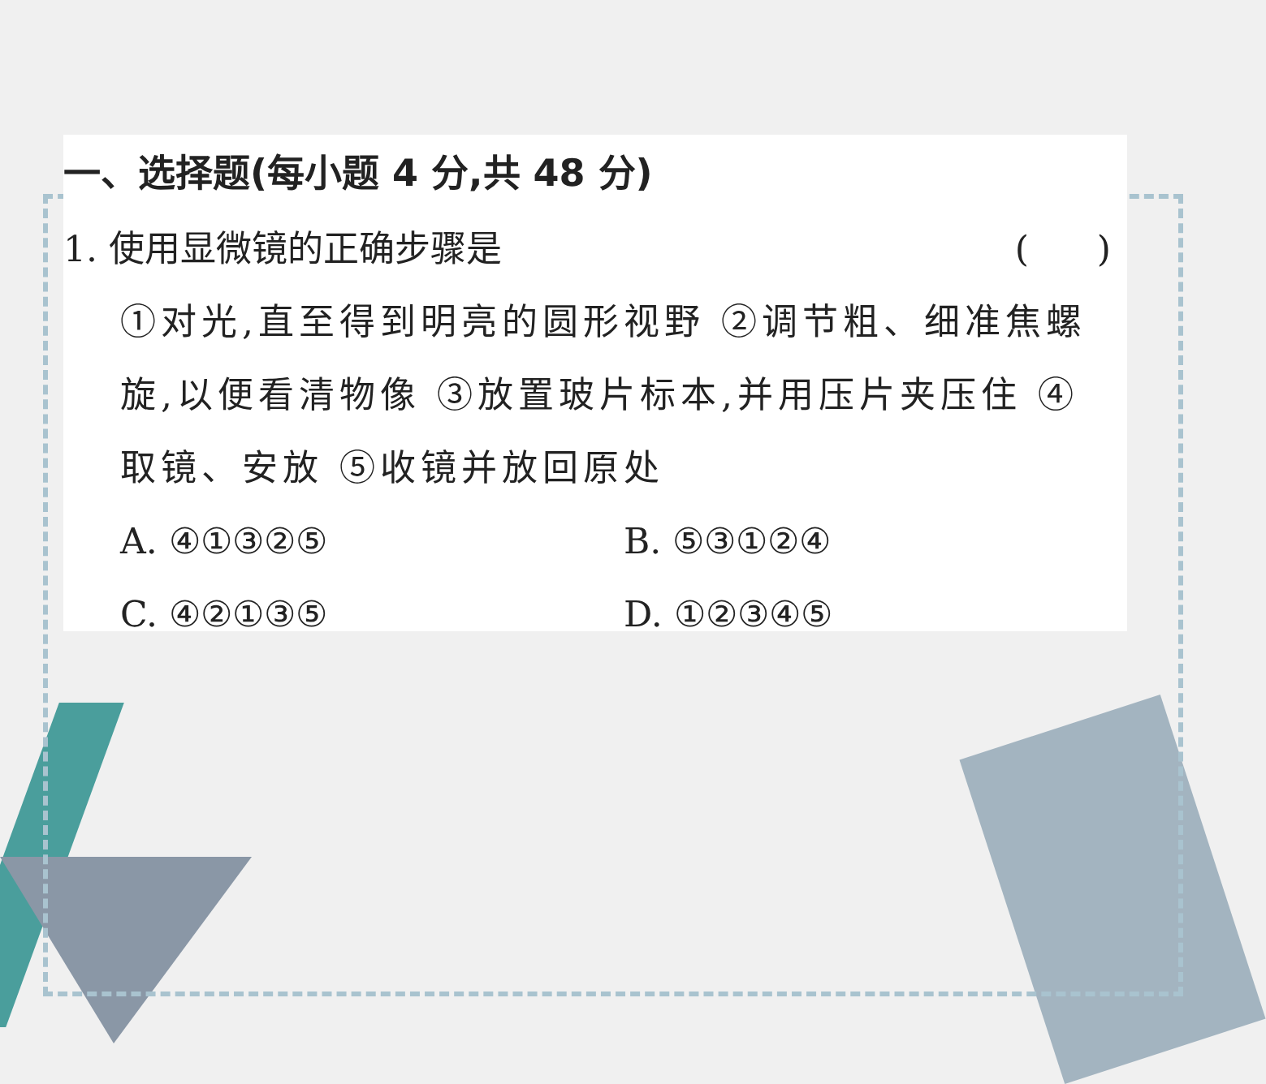一、选择题(每小题 4 分,共 48 分)
1. 使用显微镜的正确步骤是 ( )
①对光,直至得到明亮的圆形视野 ②调节粗、细准焦螺旋,以便看清物像 ③放置玻片标本,并用压片夹压住 ④取镜、安放 ⑤收镜并放回原处
A. ④①③②⑤ B. ⑤③①②④ C. ④②①③⑤ D. ①②③④⑤